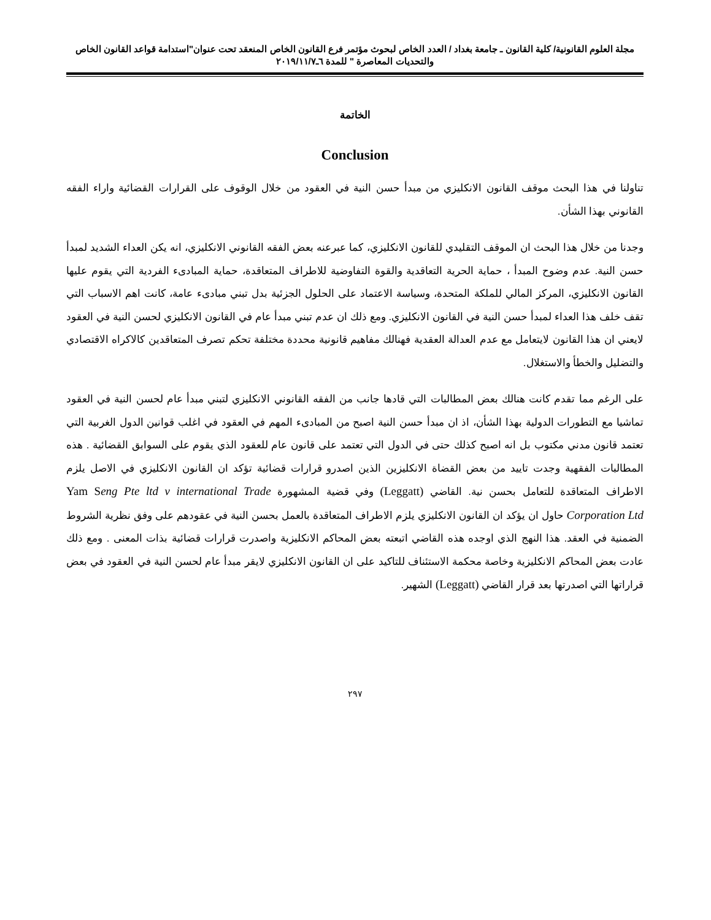مجلة العلوم القانونية/ كلية القانون ـ جامعة بغداد / العدد الخاص لبحوث مؤتمر فرع القانون الخاص المنعقد تحت عنوان"استدامة قواعد القانون الخاص والتحديات المعاصرة " للمدة ٦ـ٢٠١٩/١١/٧
الخاتمة
Conclusion
تناولنا في هذا البحث موقف القانون الانكليزي من مبدأ حسن النية في العقود من خلال الوقوف على القرارات القضائية واراء الفقه القانوني بهذا الشأن.
وجدنا من خلال هذا البحث ان الموقف التقليدي للقانون الانكليزي، كما عبرعنه بعض الفقه القانوني الانكليزي، انه يكن العداء الشديد لمبدأ حسن النية. عدم وضوح المبدأ ، حماية الحرية التعاقدية والقوة التفاوضية للاطراف المتعاقدة، حماية المبادىء الفردية التي يقوم عليها القانون الانكليزي، المركز المالي للملكة المتحدة، وسياسة الاعتماد على الحلول الجزئية بدل تبني مبادىء عامة، كانت اهم الاسباب التي تقف خلف هذا العداء لمبدأ حسن النية في القانون الانكليزي. ومع ذلك ان عدم تبني مبدأ عام في القانون الانكليزي لحسن النية في العقود لايعني ان هذا القانون لايتعامل مع عدم العدالة العقدية فهنالك مفاهيم قانونية محددة مختلفة تحكم تصرف المتعاقدين كالاكراه الاقتصادي والتضليل والخطأ والاستغلال.
على الرغم مما تقدم كانت هنالك بعض المطالبات التي قادها جانب من الفقه القانوني الانكليزي لتبني مبدأ عام لحسن النية في العقود تماشيا مع التطورات الدولية بهذا الشأن، اذ ان مبدأ حسن النية اصبح من المبادىء المهم في العقود في اغلب قوانين الدول الغربية التي تعتمد قانون مدني مكتوب بل انه اصبح كذلك حتى في الدول التي تعتمد على قانون عام للعقود الذي يقوم على السوابق القضائية . هذه المطالبات الفقهية وجدت تاييد من بعض القضاة الانكليزين الذين اصدرو قرارات قضائية تؤكد ان القانون الانكليزي في الاصل يلزم الاطراف المتعاقدة للتعامل بحسن نية. القاضي (Leggatt) وفي قضية المشهورة Yam Seng Pte ltd v international Trade Corporation Ltd حاول ان يؤكد ان القانون الانكليزي يلزم الاطراف المتعاقدة بالعمل بحسن النية في عقودهم على وفق نظرية الشروط الضمنية في العقد. هذا النهج الذي اوجده هذه القاضي اتبعته بعض المحاكم الانكليزية واصدرت قرارات قضائية بذات المعنى . ومع ذلك عادت بعض المحاكم الانكليزية وخاصة محكمة الاستئناف للتاكيد على ان القانون الانكليزي لايقر مبدأ عام لحسن النية في العقود في بعض قراراتها التي اصدرتها بعد قرار القاضي (Leggatt) الشهير.
٢٩٧